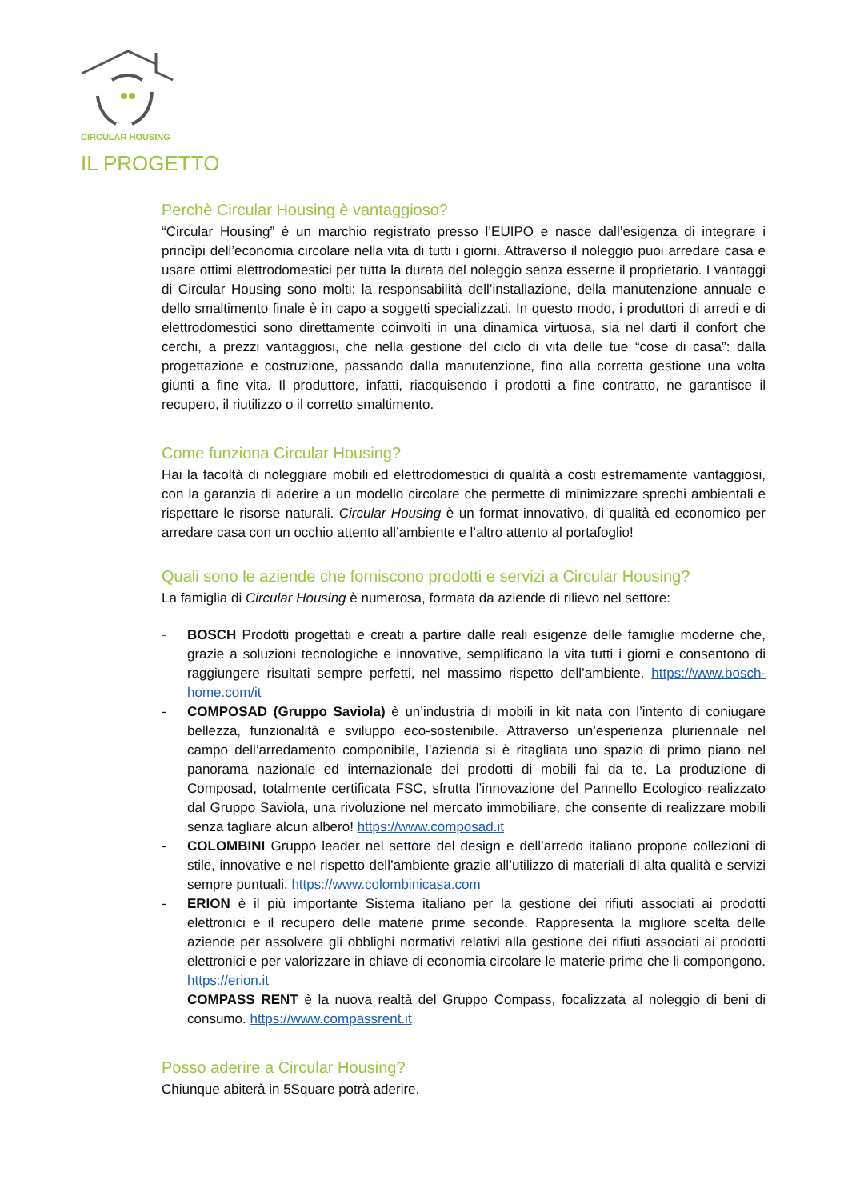CIRCULAR HOUSING
IL PROGETTO
Perchè Circular Housing è vantaggioso?
“Circular Housing” è un marchio registrato presso l’EUIPO e nasce dall’esigenza di integrare i princìpi dell’economia circolare nella vita di tutti i giorni. Attraverso il noleggio puoi arredare casa e usare ottimi elettrodomestici per tutta la durata del noleggio senza esserne il proprietario. I vantaggi di Circular Housing sono molti: la responsabilità dell’installazione, della manutenzione annuale e dello smaltimento finale è in capo a soggetti specializzati. In questo modo, i produttori di arredi e di elettrodomestici sono direttamente coinvolti in una dinamica virtuosa, sia nel darti il confort che cerchi, a prezzi vantaggiosi, che nella gestione del ciclo di vita delle tue “cose di casa”: dalla progettazione e costruzione, passando dalla manutenzione, fino alla corretta gestione una volta giunti a fine vita. Il produttore, infatti, riacquisendo i prodotti a fine contratto, ne garantisce il recupero, il riutilizzo o il corretto smaltimento.
Come funziona Circular Housing?
Hai la facoltà di noleggiare mobili ed elettrodomestici di qualità a costi estremamente vantaggiosi, con la garanzia di aderire a un modello circolare che permette di minimizzare sprechi ambientali e rispettare le risorse naturali. Circular Housing è un format innovativo, di qualità ed economico per arredare casa con un occhio attento all’ambiente e l’altro attento al portafoglio!
Quali sono le aziende che forniscono prodotti e servizi a Circular Housing?
La famiglia di Circular Housing è numerosa, formata da aziende di rilievo nel settore:
- BOSCH Prodotti progettati e creati a partire dalle reali esigenze delle famiglie moderne che, grazie a soluzioni tecnologiche e innovative, semplificano la vita tutti i giorni e consentono di raggiungere risultati sempre perfetti, nel massimo rispetto dell’ambiente. https://www.bosch-home.com/it
- COMPOSAD (Gruppo Saviola) è un’industria di mobili in kit nata con l’intento di coniugare bellezza, funzionalità e sviluppo eco-sostenibile. Attraverso un’esperienza pluriennale nel campo dell’arredamento componibile, l’azienda si è ritagliata uno spazio di primo piano nel panorama nazionale ed internazionale dei prodotti di mobili fai da te. La produzione di Composad, totalmente certificata FSC, sfrutta l’innovazione del Pannello Ecologico realizzato dal Gruppo Saviola, una rivoluzione nel mercato immobiliare, che consente di realizzare mobili senza tagliare alcun albero! https://www.composad.it
- COLOMBINI Gruppo leader nel settore del design e dell’arredo italiano propone collezioni di stile, innovative e nel rispetto dell’ambiente grazie all’utilizzo di materiali di alta qualità e servizi sempre puntuali. https://www.colombinicasa.com
- ERION è il più importante Sistema italiano per la gestione dei rifiuti associati ai prodotti elettronici e il recupero delle materie prime seconde. Rappresenta la migliore scelta delle aziende per assolvere gli obblighi normativi relativi alla gestione dei rifiuti associati ai prodotti elettronici e per valorizzare in chiave di economia circolare le materie prime che li compongono. https://erion.it
COMPASS RENT è la nuova realtà del Gruppo Compass, focalizzata al noleggio di beni di consumo. https://www.compassrent.it
Posso aderire a Circular Housing?
Chiunque abiterà in 5Square potrà aderire.